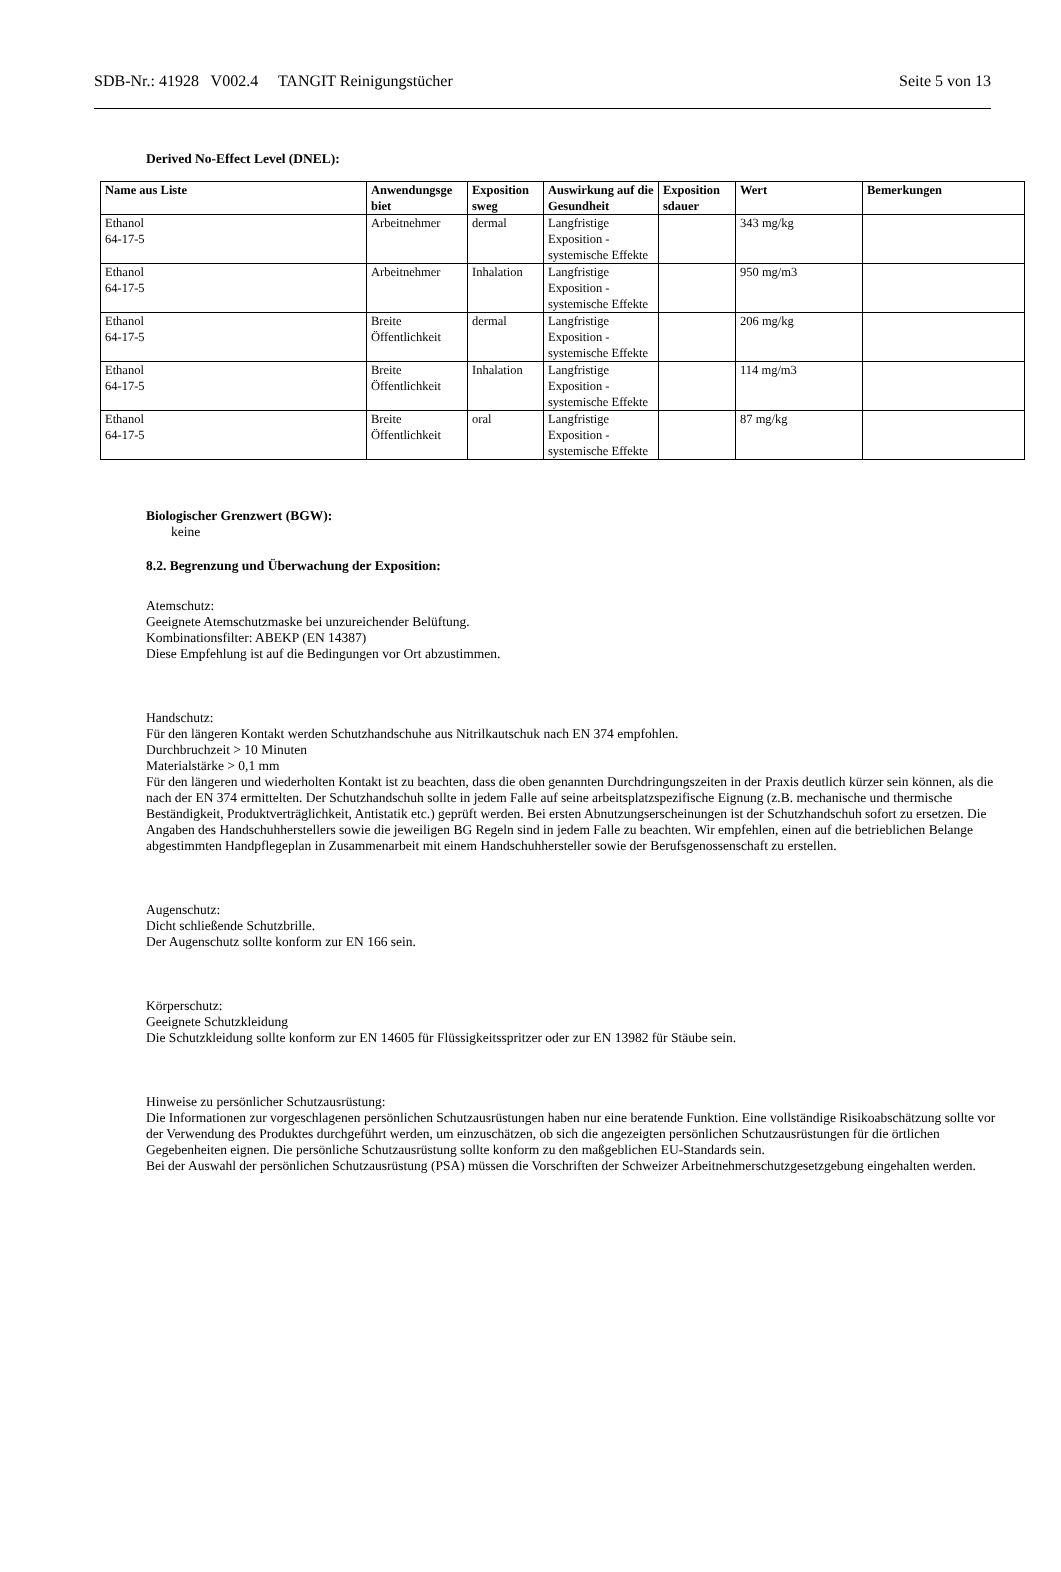SDB-Nr.: 41928 V002.4 TANGIT Reinigungstücher Seite 5 von 13
Derived No-Effect Level (DNEL):
| Name aus Liste | Anwendungsge biet | Exposition sweg | Auswirkung auf die Gesundheit | Exposition sdauer | Wert | Bemerkungen |
| --- | --- | --- | --- | --- | --- | --- |
| Ethanol 64-17-5 | Arbeitnehmer | dermal | Langfristige Exposition - systemische Effekte | | 343 mg/kg | |
| Ethanol 64-17-5 | Arbeitnehmer | Inhalation | Langfristige Exposition - systemische Effekte | | 950 mg/m3 | |
| Ethanol 64-17-5 | Breite Öffentlichkeit | dermal | Langfristige Exposition - systemische Effekte | | 206 mg/kg | |
| Ethanol 64-17-5 | Breite Öffentlichkeit | Inhalation | Langfristige Exposition - systemische Effekte | | 114 mg/m3 | |
| Ethanol 64-17-5 | Breite Öffentlichkeit | oral | Langfristige Exposition - systemische Effekte | | 87 mg/kg | |
Biologischer Grenzwert (BGW):
keine
8.2. Begrenzung und Überwachung der Exposition:
Atemschutz:
Geeignete Atemschutzmaske bei unzureichender Belüftung.
Kombinationsfilter: ABEKP (EN 14387)
Diese Empfehlung ist auf die Bedingungen vor Ort abzustimmen.
Handschutz:
Für den längeren Kontakt werden Schutzhandschuhe aus Nitrilkautschuk nach EN 374 empfohlen.
Durchbruchzeit > 10 Minuten
Materialstärke > 0,1 mm
Für den längeren und wiederholten Kontakt ist zu beachten, dass die oben genannten Durchdringungszeiten in der Praxis deutlich kürzer sein können, als die nach der EN 374 ermittelten. Der Schutzhandschuh sollte in jedem Falle auf seine arbeitsplatzspezifische Eignung (z.B. mechanische und thermische Beständigkeit, Produktverträglichkeit, Antistatik etc.) geprüft werden. Bei ersten Abnutzungserscheinungen ist der Schutzhandschuh sofort zu ersetzen. Die Angaben des Handschuhherstellers sowie die jeweiligen BG Regeln sind in jedem Falle zu beachten. Wir empfehlen, einen auf die betrieblichen Belange abgestimmten Handpflegeplan in Zusammenarbeit mit einem Handschuhhersteller sowie der Berufsgenossenschaft zu erstellen.
Augenschutz:
Dicht schließende Schutzbrille.
Der Augenschutz sollte konform zur EN 166 sein.
Körperschutz:
Geeignete Schutzkleidung
Die Schutzkleidung sollte konform zur EN 14605 für Flüssigkeitsspritzer oder zur EN 13982 für Stäube sein.
Hinweise zu persönlicher Schutzausrüstung:
Die Informationen zur vorgeschlagenen persönlichen Schutzausrüstungen haben nur eine beratende Funktion. Eine vollständige Risikoabschätzung sollte vor der Verwendung des Produktes durchgeführt werden, um einzuschätzen, ob sich die angezeigten persönlichen Schutzausrüstungen für die örtlichen Gegebenheiten eignen. Die persönliche Schutzausrüstung sollte konform zu den maßgeblichen EU-Standards sein.
Bei der Auswahl der persönlichen Schutzausrüstung (PSA) müssen die Vorschriften der Schweizer Arbeitnehmerschutzgesetzgebung eingehalten werden.